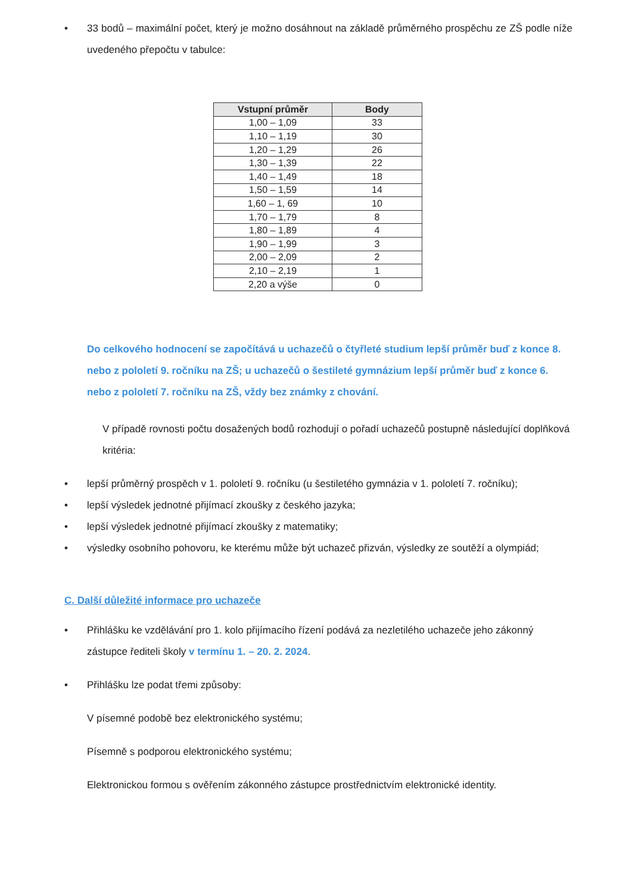• 33 bodů – maximální počet, který je možno dosáhnout na základě průměrného prospěchu ze ZŠ podle níže uvedeného přepočtu v tabulce:
| Vstupní průměr | Body |
| --- | --- |
| 1,00 – 1,09 | 33 |
| 1,10 – 1,19 | 30 |
| 1,20 – 1,29 | 26 |
| 1,30 – 1,39 | 22 |
| 1,40 – 1,49 | 18 |
| 1,50 – 1,59 | 14 |
| 1,60 – 1, 69 | 10 |
| 1,70 – 1,79 | 8 |
| 1,80 – 1,89 | 4 |
| 1,90 – 1,99 | 3 |
| 2,00 – 2,09 | 2 |
| 2,10 – 2,19 | 1 |
| 2,20 a výše | 0 |
Do celkového hodnocení se započítává u uchazečů o čtyřleté studium lepší průměr buď z konce 8. nebo z pololetí 9. ročníku na ZŠ; u uchazečů o šestileté gymnázium lepší průměr buď z konce 6. nebo z pololetí 7. ročníku na ZŠ, vždy bez známky z chování.
V případě rovnosti počtu dosažených bodů rozhodují o pořadí uchazečů postupně následující doplňková kritéria:
• lepší průměrný prospěch v 1. pololetí 9. ročníku (u šestiletého gymnázia v 1. pololetí 7. ročníku);
• lepší výsledek jednotné přijímací zkoušky z českého jazyka;
• lepší výsledek jednotné přijímací zkoušky z matematiky;
• výsledky osobního pohovoru, ke kterému může být uchazeč přizván, výsledky ze soutěží a olympiád;
C. Další důležité informace pro uchazeče
• Přihlášku ke vzdělávání pro 1. kolo přijímacího řízení podává za nezletilého uchazeče jeho zákonný zástupce řediteli školy v termínu 1. – 20. 2. 2024.
• Přihlášku lze podat třemi způsoby:
V písemné podobě bez elektronického systému;
Písemně s podporou elektronického systému;
Elektronickou formou s ověřením zákonného zástupce prostřednictvím elektronické identity.